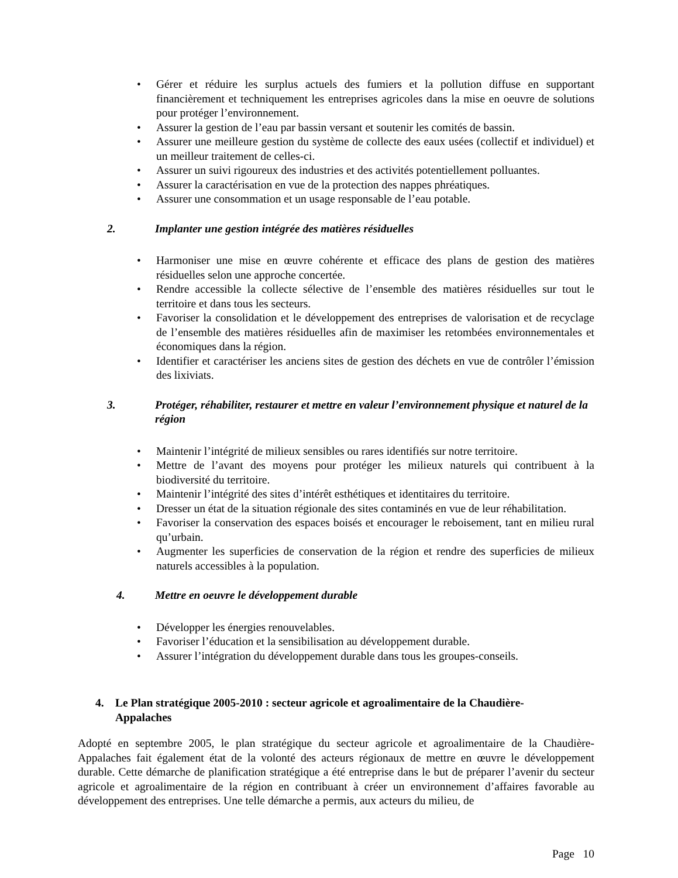• Gérer et réduire les surplus actuels des fumiers et la pollution diffuse en supportant financièrement et techniquement les entreprises agricoles dans la mise en oeuvre de solutions pour protéger l’environnement.
• Assurer la gestion de l’eau par bassin versant et soutenir les comités de bassin.
• Assurer une meilleure gestion du système de collecte des eaux usées (collectif et individuel) et un meilleur traitement de celles-ci.
• Assurer un suivi rigoureux des industries et des activités potentiellement polluantes.
• Assurer la caractérisation en vue de la protection des nappes phréatiques.
• Assurer une consommation et un usage responsable de l’eau potable.
2. Implanter une gestion intégrée des matières résiduelles
• Harmoniser une mise en œuvre cohérente et efficace des plans de gestion des matières résiduelles selon une approche concertée.
• Rendre accessible la collecte sélective de l’ensemble des matières résiduelles sur tout le territoire et dans tous les secteurs.
• Favoriser la consolidation et le développement des entreprises de valorisation et de recyclage de l’ensemble des matières résiduelles afin de maximiser les retombées environnementales et économiques dans la région.
• Identifier et caractériser les anciens sites de gestion des déchets en vue de contrôler l’émission des lixiviats.
3. Protéger, réhabiliter, restaurer et mettre en valeur l’environnement physique et naturel de la région
• Maintenir l’intégrité de milieux sensibles ou rares identifiés sur notre territoire.
• Mettre de l’avant des moyens pour protéger les milieux naturels qui contribuent à la biodiversité du territoire.
• Maintenir l’intégrité des sites d’intérêt esthétiques et identitaires du territoire.
• Dresser un état de la situation régionale des sites contaminés en vue de leur réhabilitation.
• Favoriser la conservation des espaces boisés et encourager le reboisement, tant en milieu rural qu’urbain.
• Augmenter les superficies de conservation de la région et rendre des superficies de milieux naturels accessibles à la population.
4. Mettre en oeuvre le développement durable
• Développer les énergies renouvelables.
• Favoriser l’éducation et la sensibilisation au développement durable.
• Assurer l’intégration du développement durable dans tous les groupes-conseils.
4. Le Plan stratégique 2005-2010 : secteur agricole et agroalimentaire de la Chaudière-Appalaches
Adopté en septembre 2005, le plan stratégique du secteur agricole et agroalimentaire de la Chaudière-Appalaches fait également état de la volonté des acteurs régionaux de mettre en œuvre le développement durable. Cette démarche de planification stratégique a été entreprise dans le but de préparer l’avenir du secteur agricole et agroalimentaire de la région en contribuant à créer un environnement d’affaires favorable au développement des entreprises. Une telle démarche a permis, aux acteurs du milieu, de
Page 10